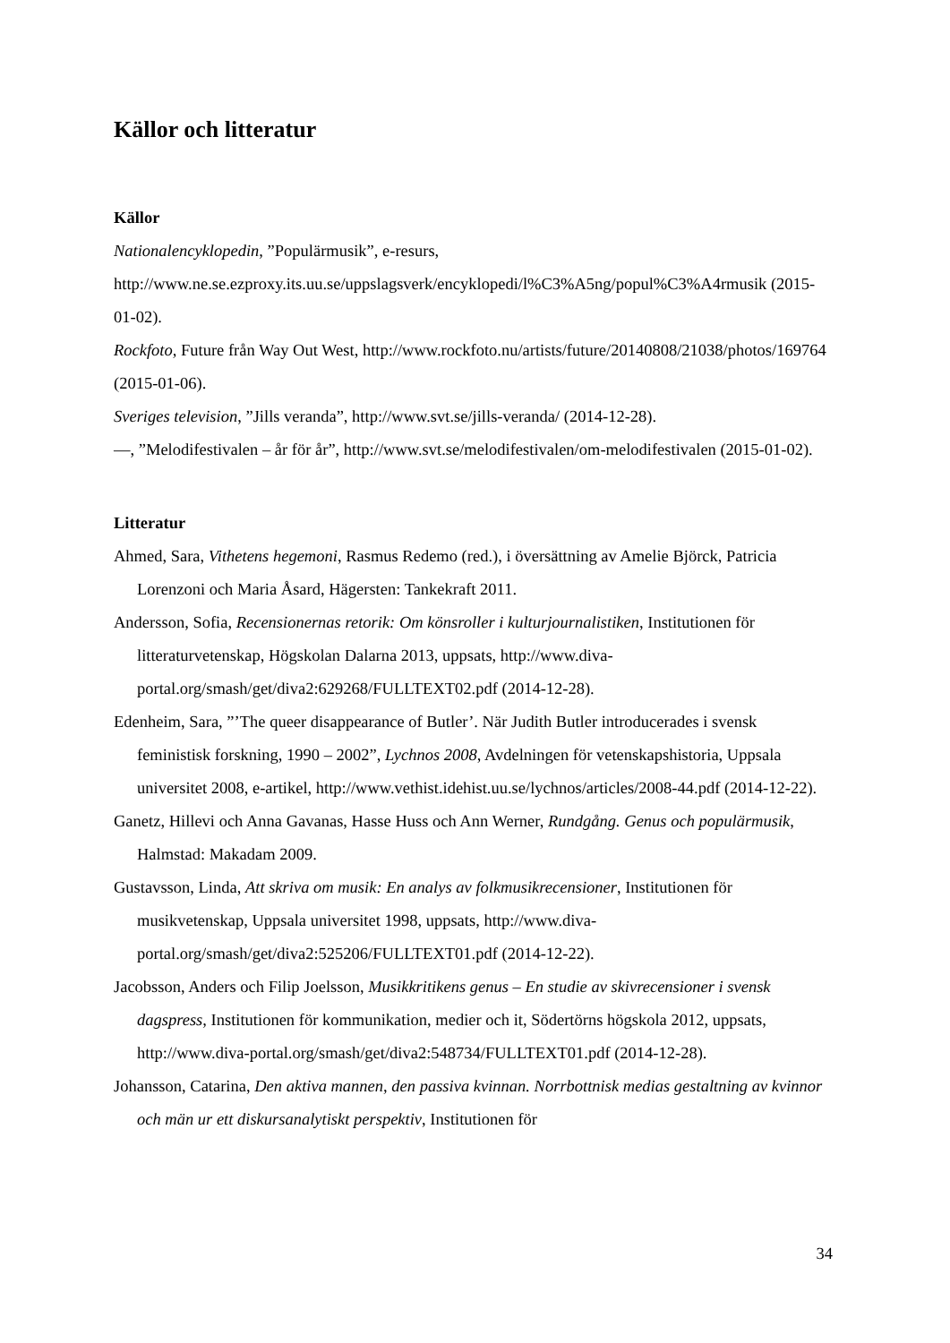Källor och litteratur
Källor
Nationalencyklopedin, ”Populärmusik”, e-resurs, http://www.ne.se.ezproxy.its.uu.se/uppslagsverk/encyklopedi/l%C3%A5ng/popul%C3%A4rmusik (2015-01-02).
Rockfoto, Future från Way Out West, http://www.rockfoto.nu/artists/future/20140808/21038/photos/169764 (2015-01-06).
Sveriges television, ”Jills veranda”, http://www.svt.se/jills-veranda/ (2014-12-28).
—, ”Melodifestivalen – år för år”, http://www.svt.se/melodifestivalen/om-melodifestivalen (2015-01-02).
Litteratur
Ahmed, Sara, Vithetens hegemoni, Rasmus Redemo (red.), i översättning av Amelie Björck, Patricia Lorenzoni och Maria Åsard, Hägersten: Tankekraft 2011.
Andersson, Sofia, Recensionernas retorik: Om könsroller i kulturjournalistiken, Institutionen för litteraturvetenskap, Högskolan Dalarna 2013, uppsats, http://www.diva-portal.org/smash/get/diva2:629268/FULLTEXT02.pdf (2014-12-28).
Edenheim, Sara, ”’The queer disappearance of Butler’. När Judith Butler introducerades i svensk feministisk forskning, 1990 – 2002”, Lychnos 2008, Avdelningen för vetenskapshistoria, Uppsala universitet 2008, e-artikel, http://www.vethist.idehist.uu.se/lychnos/articles/2008-44.pdf (2014-12-22).
Ganetz, Hillevi och Anna Gavanas, Hasse Huss och Ann Werner, Rundgång. Genus och populärmusik, Halmstad: Makadam 2009.
Gustavsson, Linda, Att skriva om musik: En analys av folkmusikrecensioner, Institutionen för musikvetenskap, Uppsala universitet 1998, uppsats, http://www.diva-portal.org/smash/get/diva2:525206/FULLTEXT01.pdf (2014-12-22).
Jacobsson, Anders och Filip Joelsson, Musikkritikens genus – En studie av skivrecensioner i svensk dagspress, Institutionen för kommunikation, medier och it, Södertörns högskola 2012, uppsats, http://www.diva-portal.org/smash/get/diva2:548734/FULLTEXT01.pdf (2014-12-28).
Johansson, Catarina, Den aktiva mannen, den passiva kvinnan. Norrbottnisk medias gestaltning av kvinnor och män ur ett diskursanalytiskt perspektiv, Institutionen för
34